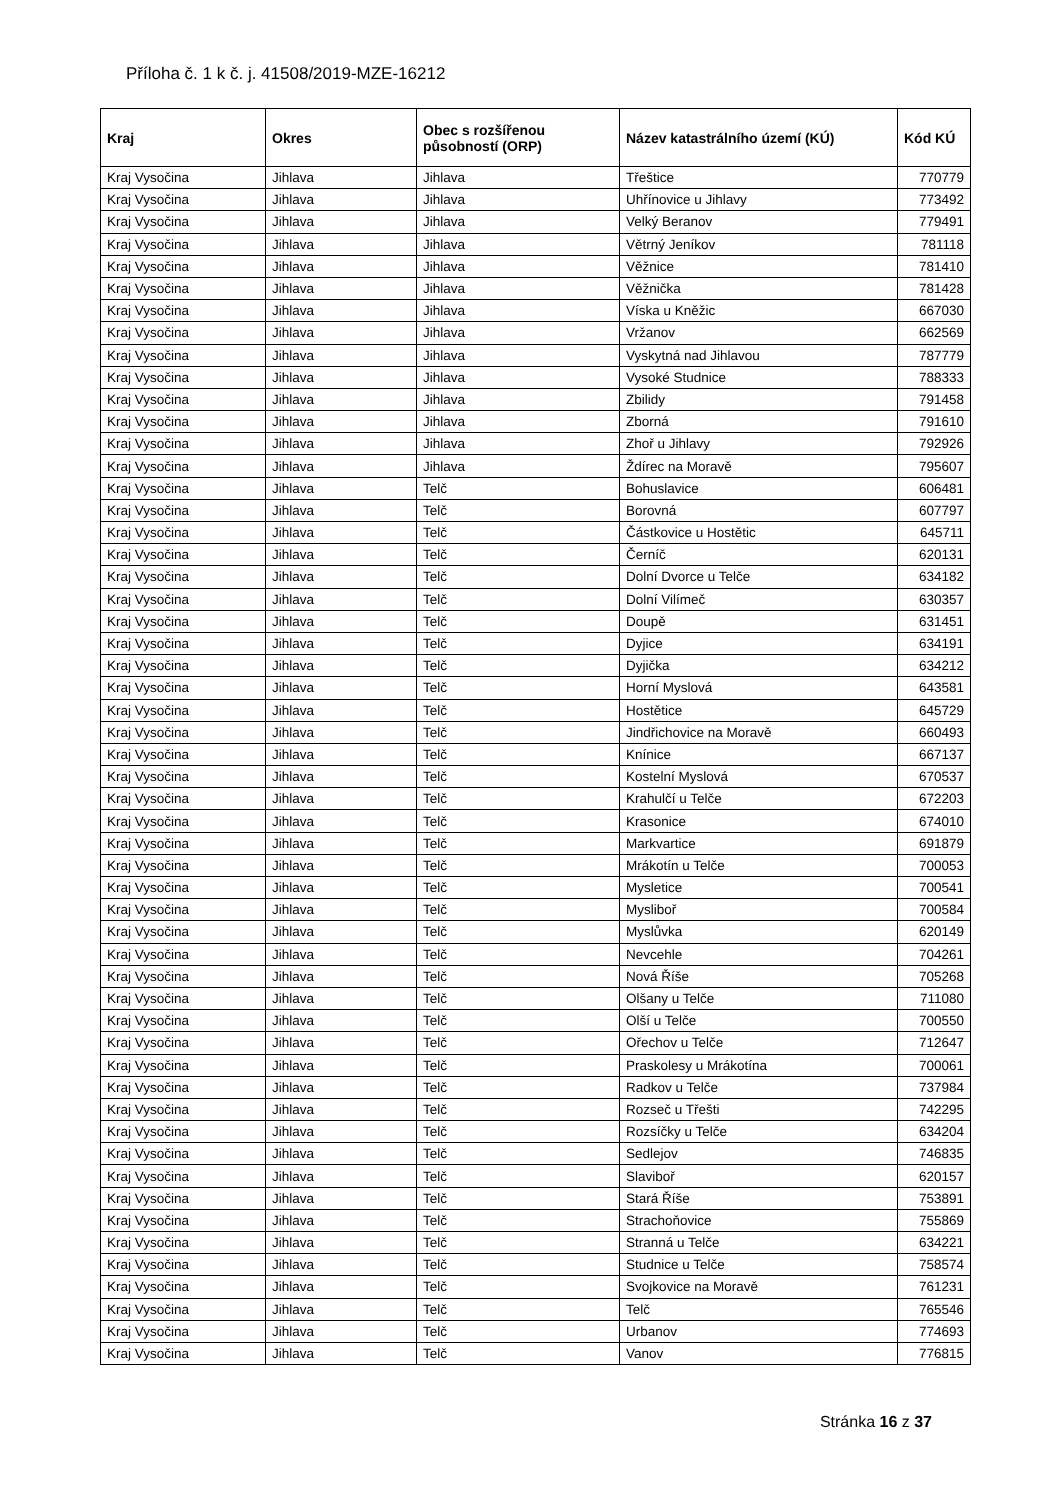Příloha č. 1 k č. j. 41508/2019-MZE-16212
| Kraj | Okres | Obec s rozšířenou působností (ORP) | Název katastrálního území (KÚ) | Kód KÚ |
| --- | --- | --- | --- | --- |
| Kraj Vysočina | Jihlava | Jihlava | Třeštice | 770779 |
| Kraj Vysočina | Jihlava | Jihlava | Uhřínovice u Jihlavy | 773492 |
| Kraj Vysočina | Jihlava | Jihlava | Velký Beranov | 779491 |
| Kraj Vysočina | Jihlava | Jihlava | Větrný Jeníkov | 781118 |
| Kraj Vysočina | Jihlava | Jihlava | Věžnice | 781410 |
| Kraj Vysočina | Jihlava | Jihlava | Věžnička | 781428 |
| Kraj Vysočina | Jihlava | Jihlava | Víska u Kněžic | 667030 |
| Kraj Vysočina | Jihlava | Jihlava | Vržanov | 662569 |
| Kraj Vysočina | Jihlava | Jihlava | Vyskytná nad Jihlavou | 787779 |
| Kraj Vysočina | Jihlava | Jihlava | Vysoké Studnice | 788333 |
| Kraj Vysočina | Jihlava | Jihlava | Zbilidy | 791458 |
| Kraj Vysočina | Jihlava | Jihlava | Zborná | 791610 |
| Kraj Vysočina | Jihlava | Jihlava | Zhoř u Jihlavy | 792926 |
| Kraj Vysočina | Jihlava | Jihlava | Ždírec na Moravě | 795607 |
| Kraj Vysočina | Jihlava | Telč | Bohuslavice | 606481 |
| Kraj Vysočina | Jihlava | Telč | Borovná | 607797 |
| Kraj Vysočina | Jihlava | Telč | Částkovice u Hostětic | 645711 |
| Kraj Vysočina | Jihlava | Telč | Černíč | 620131 |
| Kraj Vysočina | Jihlava | Telč | Dolní Dvorce u Telče | 634182 |
| Kraj Vysočina | Jihlava | Telč | Dolní Vilímeč | 630357 |
| Kraj Vysočina | Jihlava | Telč | Doupě | 631451 |
| Kraj Vysočina | Jihlava | Telč | Dyjice | 634191 |
| Kraj Vysočina | Jihlava | Telč | Dyjička | 634212 |
| Kraj Vysočina | Jihlava | Telč | Horní Myslová | 643581 |
| Kraj Vysočina | Jihlava | Telč | Hostětice | 645729 |
| Kraj Vysočina | Jihlava | Telč | Jindřichovice na Moravě | 660493 |
| Kraj Vysočina | Jihlava | Telč | Knínice | 667137 |
| Kraj Vysočina | Jihlava | Telč | Kostelní Myslová | 670537 |
| Kraj Vysočina | Jihlava | Telč | Krahulčí u Telče | 672203 |
| Kraj Vysočina | Jihlava | Telč | Krasonice | 674010 |
| Kraj Vysočina | Jihlava | Telč | Markvartice | 691879 |
| Kraj Vysočina | Jihlava | Telč | Mrákotín u Telče | 700053 |
| Kraj Vysočina | Jihlava | Telč | Mysletice | 700541 |
| Kraj Vysočina | Jihlava | Telč | Mysliboř | 700584 |
| Kraj Vysočina | Jihlava | Telč | Myslůvka | 620149 |
| Kraj Vysočina | Jihlava | Telč | Nevcehle | 704261 |
| Kraj Vysočina | Jihlava | Telč | Nová Říše | 705268 |
| Kraj Vysočina | Jihlava | Telč | Olšany u Telče | 711080 |
| Kraj Vysočina | Jihlava | Telč | Olší u Telče | 700550 |
| Kraj Vysočina | Jihlava | Telč | Ořechov u Telče | 712647 |
| Kraj Vysočina | Jihlava | Telč | Praskolesy u Mrákotína | 700061 |
| Kraj Vysočina | Jihlava | Telč | Radkov u Telče | 737984 |
| Kraj Vysočina | Jihlava | Telč | Rozseč u Třešti | 742295 |
| Kraj Vysočina | Jihlava | Telč | Rozsíčky u Telče | 634204 |
| Kraj Vysočina | Jihlava | Telč | Sedlejov | 746835 |
| Kraj Vysočina | Jihlava | Telč | Slaviboř | 620157 |
| Kraj Vysočina | Jihlava | Telč | Stará Říše | 753891 |
| Kraj Vysočina | Jihlava | Telč | Strachoňovice | 755869 |
| Kraj Vysočina | Jihlava | Telč | Stranná u Telče | 634221 |
| Kraj Vysočina | Jihlava | Telč | Studnice u Telče | 758574 |
| Kraj Vysočina | Jihlava | Telč | Svojkovice na Moravě | 761231 |
| Kraj Vysočina | Jihlava | Telč | Telč | 765546 |
| Kraj Vysočina | Jihlava | Telč | Urbanov | 774693 |
| Kraj Vysočina | Jihlava | Telč | Vanov | 776815 |
Stránka 16 z 37